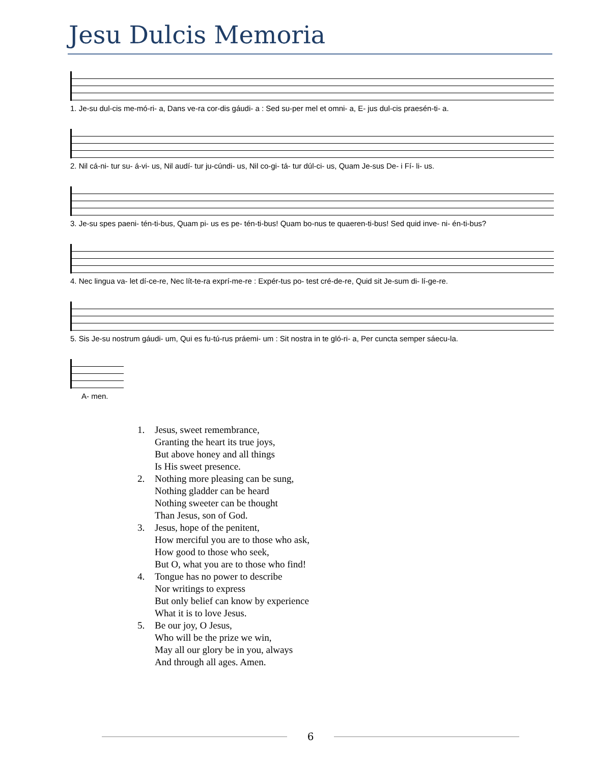Jesu Dulcis Memoria
1. Je-su dul-cis me-mó-ri- a, Dans ve-ra cor-dis gáudi- a : Sed su-per mel et omni- a, E- jus dul-cis praesén-ti- a.
2. Nil cá-ni- tur su- á-vi- us, Nil audí- tur ju-cúndi- us, Nil co-gi- tá- tur dúl-ci- us, Quam Je-sus De- i Fí- li- us.
3. Je-su spes paeni- tén-ti-bus, Quam pi- us es pe- tén-ti-bus! Quam bo-nus te quaeren-ti-bus! Sed quid inve- ni- én-ti-bus?
4. Nec lingua va- let dí-ce-re, Nec lít-te-ra exprí-me-re : Expér-tus po- test cré-de-re, Quid sit Je-sum di- lí-ge-re.
5. Sis Je-su nostrum gáudi- um, Qui es fu-tú-rus práemi- um : Sit nostra in te gló-ri- a, Per cuncta semper sáecu-la.
A- men.
1. Jesus, sweet remembrance,
Granting the heart its true joys,
But above honey and all things
Is His sweet presence.
2. Nothing more pleasing can be sung,
Nothing gladder can be heard
Nothing sweeter can be thought
Than Jesus, son of God.
3. Jesus, hope of the penitent,
How merciful you are to those who ask,
How good to those who seek,
But O, what you are to those who find!
4. Tongue has no power to describe
Nor writings to express
But only belief can know by experience
What it is to love Jesus.
5. Be our joy, O Jesus,
Who will be the prize we win,
May all our glory be in you, always
And through all ages. Amen.
6